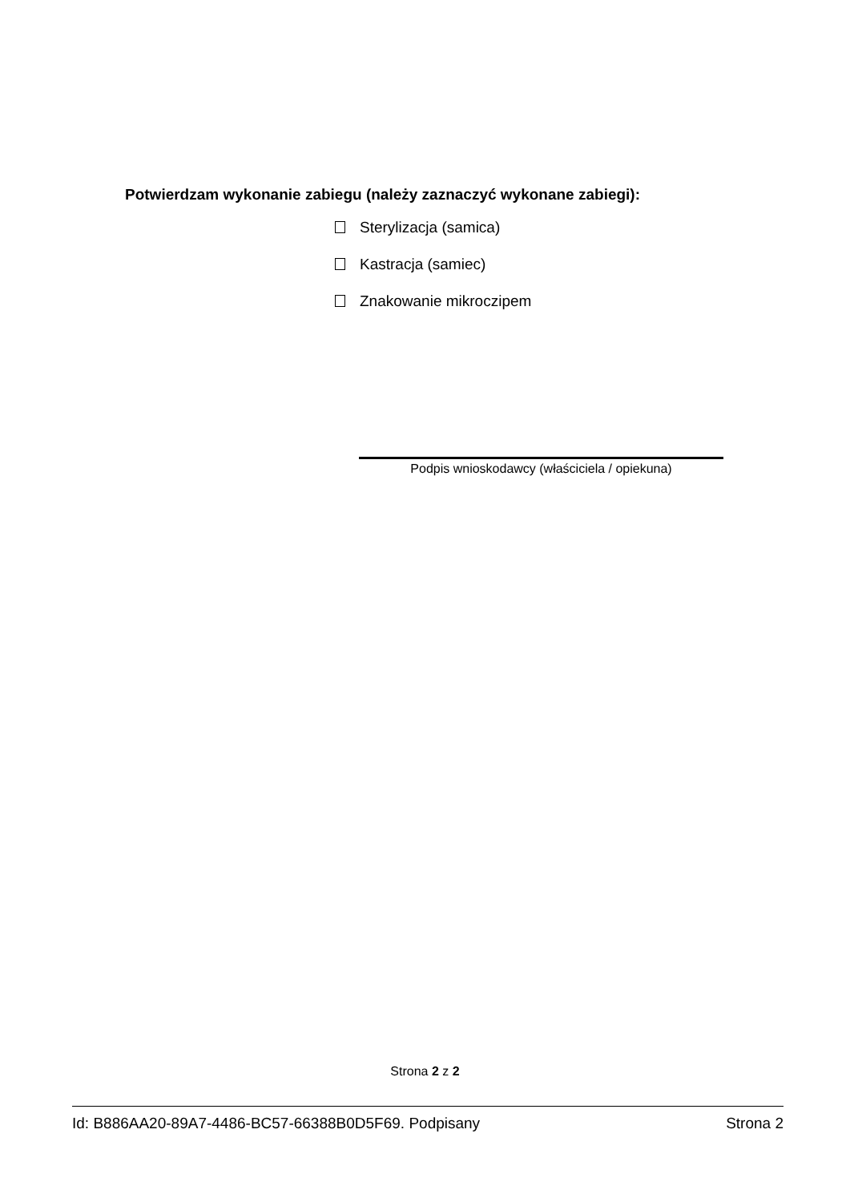Potwierdzam wykonanie zabiegu (należy zaznaczyć wykonane zabiegi):
Sterylizacja (samica)
Kastracja (samiec)
Znakowanie mikroczipem
Podpis wnioskodawcy (właściciela / opiekuna)
Strona 2 z 2
Id: B886AA20-89A7-4486-BC57-66388B0D5F69. Podpisany Strona 2